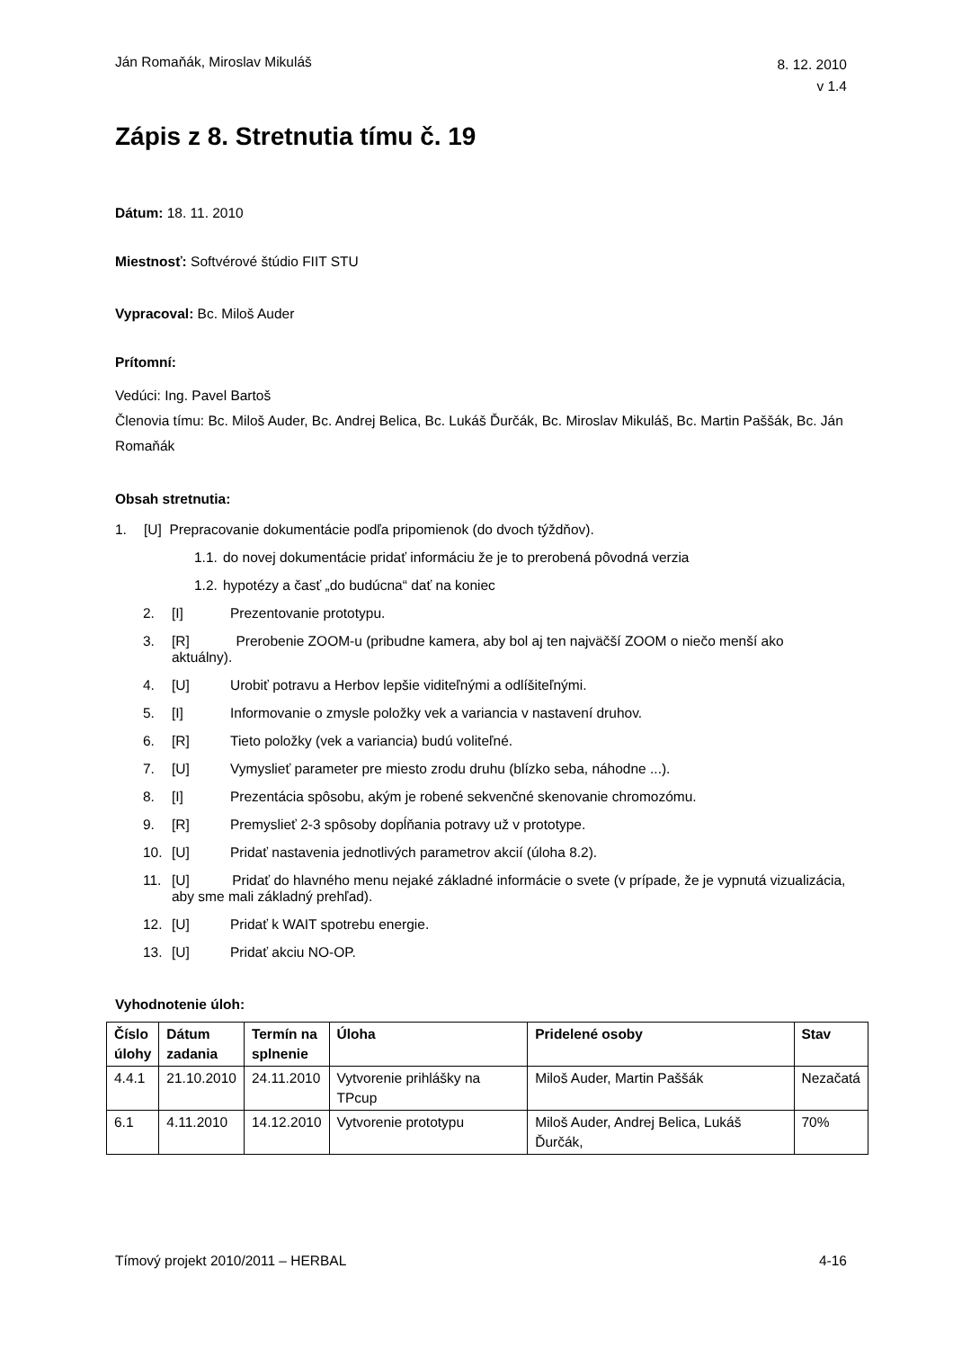Ján Romaňák, Miroslav Mikuláš 8. 12. 2010
v 1.4
Zápis z 8. Stretnutia tímu č. 19
Dátum: 18. 11. 2010
Miestnosť: Softvérové štúdio FIIT STU
Vypracoval: Bc. Miloš Auder
Prítomní:
Vedúci: Ing. Pavel Bartoš
Členovia tímu: Bc. Miloš Auder, Bc. Andrej Belica, Bc. Lukáš Ďurčák, Bc. Miroslav Mikuláš, Bc. Martin Paššák, Bc. Ján Romaňák
Obsah stretnutia:
1. [U] Prepracovanie dokumentácie podľa pripomienok (do dvoch týždňov).
1.1. do novej dokumentácie pridať informáciu že je to prerobená pôvodná verzia
1.2. hypotézy a časť „do budúcna“ dať na koniec
2. [I] Prezentovanie prototypu.
3. [R] Prerobenie ZOOM-u (pribudne kamera, aby bol aj ten najväčší ZOOM o niečo menší ako aktuálny).
4. [U] Urobiť potravu a Herbov lepšie viditeľnými a odlíšiteľnými.
5. [I] Informovanie o zmysle položky vek a variancia v nastavení druhov.
6. [R] Tieto položky (vek a variancia) budú voliteľné.
7. [U] Vymyslieť parameter pre miesto zrodu druhu (blízko seba, náhodne ...).
8. [I] Prezentácia spôsobu, akým je robené sekvenčné skenovanie chromozómu.
9. [R] Premyslieť 2-3 spôsoby dopĺňania potravy už v prototype.
10. [U] Pridať nastavenia jednotlivých parametrov akcií (úloha 8.2).
11. [U] Pridať do hlavného menu nejaké základné informácie o svete (v prípade, že je vypnutá vizualizácia, aby sme mali základný prehľad).
12. [U] Pridať k WAIT spotrebu energie.
13. [U] Pridať akciu NO-OP.
Vyhodnotenie úloh:
| Číslo úlohy | Dátum zadania | Termín na splnenie | Úloha | Pridelené osoby | Stav |
| --- | --- | --- | --- | --- | --- |
| 4.4.1 | 21.10.2010 | 24.11.2010 | Vytvorenie prihlášky na TPcup | Miloš Auder, Martin Paššák | Nezačatá |
| 6.1 | 4.11.2010 | 14.12.2010 | Vytvorenie prototypu | Miloš Auder, Andrej Belica, Lukáš Ďurčák, | 70% |
Tímový projekt 2010/2011 – HERBAL 4-16